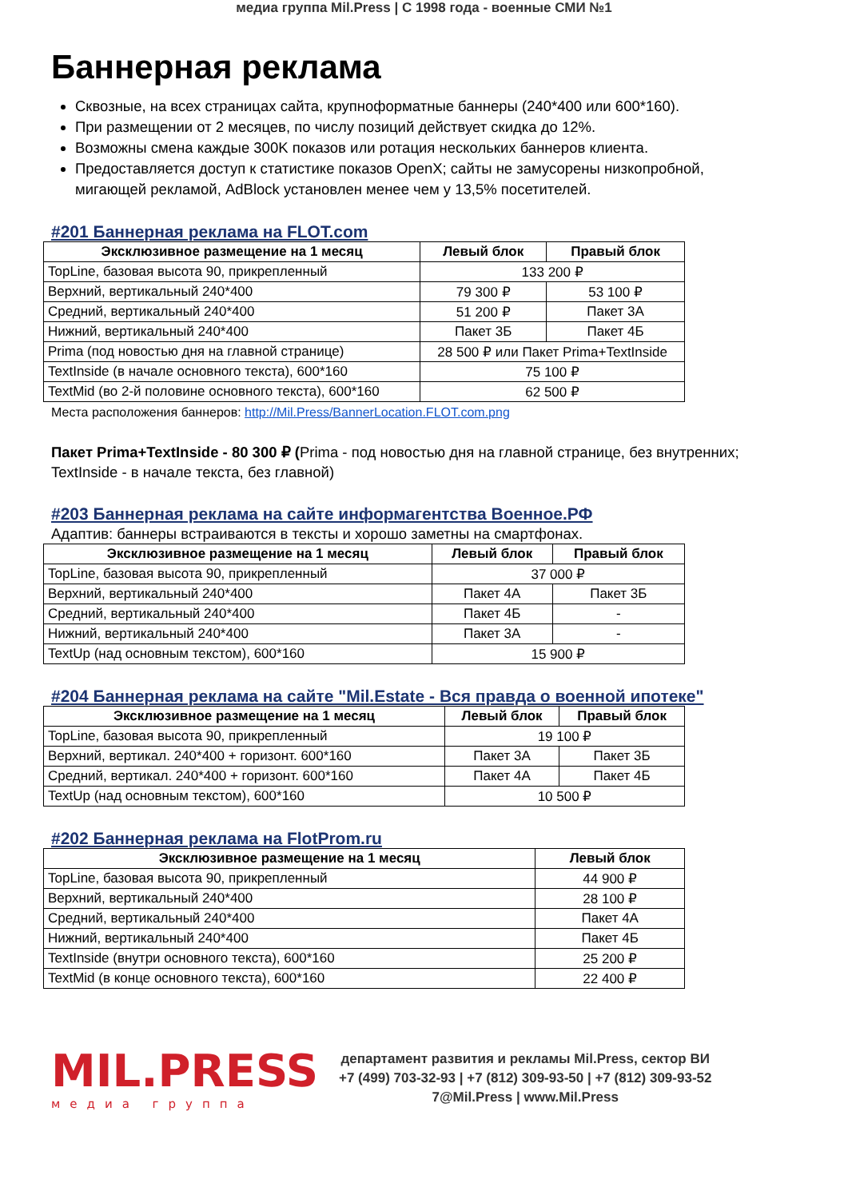медиа группа Mil.Press | С 1998 года - военные СМИ №1
Баннерная реклама
Сквозные, на всех страницах сайта, крупноформатные баннеры (240*400 или 600*160).
При размещении от 2 месяцев, по числу позиций действует скидка до 12%.
Возможны смена каждые 300K показов или ротация нескольких баннеров клиента.
Предоставляется доступ к статистике показов OpenX; сайты не замусорены низкопробной, мигающей рекламой, AdBlock установлен менее чем у 13,5% посетителей.
#201 Баннерная реклама на FLOT.com
| Эксклюзивное размещение на 1 месяц | Левый блок | Правый блок |
| --- | --- | --- |
| TopLine, базовая высота 90, прикрепленный | 133 200 ₽ | |
| Верхний, вертикальный 240*400 | 79 300 ₽ | 53 100 ₽ |
| Средний, вертикальный 240*400 | 51 200 ₽ | Пакет 3А |
| Нижний, вертикальный 240*400 | Пакет 3Б | Пакет 4Б |
| Prima (под новостью дня на главной странице) | 28 500 ₽ или Пакет Prima+TextInside | |
| TextInside (в начале основного текста), 600*160 | 75 100 ₽ | |
| TextMid (во 2-й половине основного текста), 600*160 | 62 500 ₽ | |
Места расположения баннеров: http://Mil.Press/BannerLocation.FLOT.com.png
Пакет Prima+TextInside - 80 300 ₽ (Prima - под новостью дня на главной странице, без внутренних; TextInside - в начале текста, без главной)
#203 Баннерная реклама на сайте информагентства Военное.РФ
Адаптив: баннеры встраиваются в тексты и хорошо заметны на смартфонах.
| Эксклюзивное размещение на 1 месяц | Левый блок | Правый блок |
| --- | --- | --- |
| TopLine, базовая высота 90, прикрепленный | 37 000 ₽ | |
| Верхний, вертикальный 240*400 | Пакет 4А | Пакет 3Б |
| Средний, вертикальный 240*400 | Пакет 4Б | - |
| Нижний, вертикальный 240*400 | Пакет 3А | - |
| TextUp (над основным текстом), 600*160 | 15 900 ₽ | |
#204 Баннерная реклама на сайте "Mil.Estate - Вся правда о военной ипотеке"
| Эксклюзивное размещение на 1 месяц | Левый блок | Правый блок |
| --- | --- | --- |
| TopLine, базовая высота 90, прикрепленный | 19 100 ₽ | |
| Верхний, вертикал. 240*400 + горизонт. 600*160 | Пакет 3А | Пакет 3Б |
| Средний, вертикал. 240*400 + горизонт. 600*160 | Пакет 4А | Пакет 4Б |
| TextUp (над основным текстом), 600*160 | 10 500 ₽ | |
#202 Баннерная реклама на FlotProm.ru
| Эксклюзивное размещение на 1 месяц | Левый блок |
| --- | --- |
| TopLine, базовая высота 90, прикрепленный | 44 900 ₽ |
| Верхний, вертикальный 240*400 | 28 100 ₽ |
| Средний, вертикальный 240*400 | Пакет 4А |
| Нижний, вертикальный 240*400 | Пакет 4Б |
| TextInside (внутри основного текста), 600*160 | 25 200 ₽ |
| TextMid (в конце основного текста), 600*160 | 22 400 ₽ |
MIL.PRESS
медиа группа
департамент развития и рекламы Mil.Press, сектор ВИ
+7 (499) 703-32-93 | +7 (812) 309-93-50 | +7 (812) 309-93-52
7@Mil.Press | www.Mil.Press